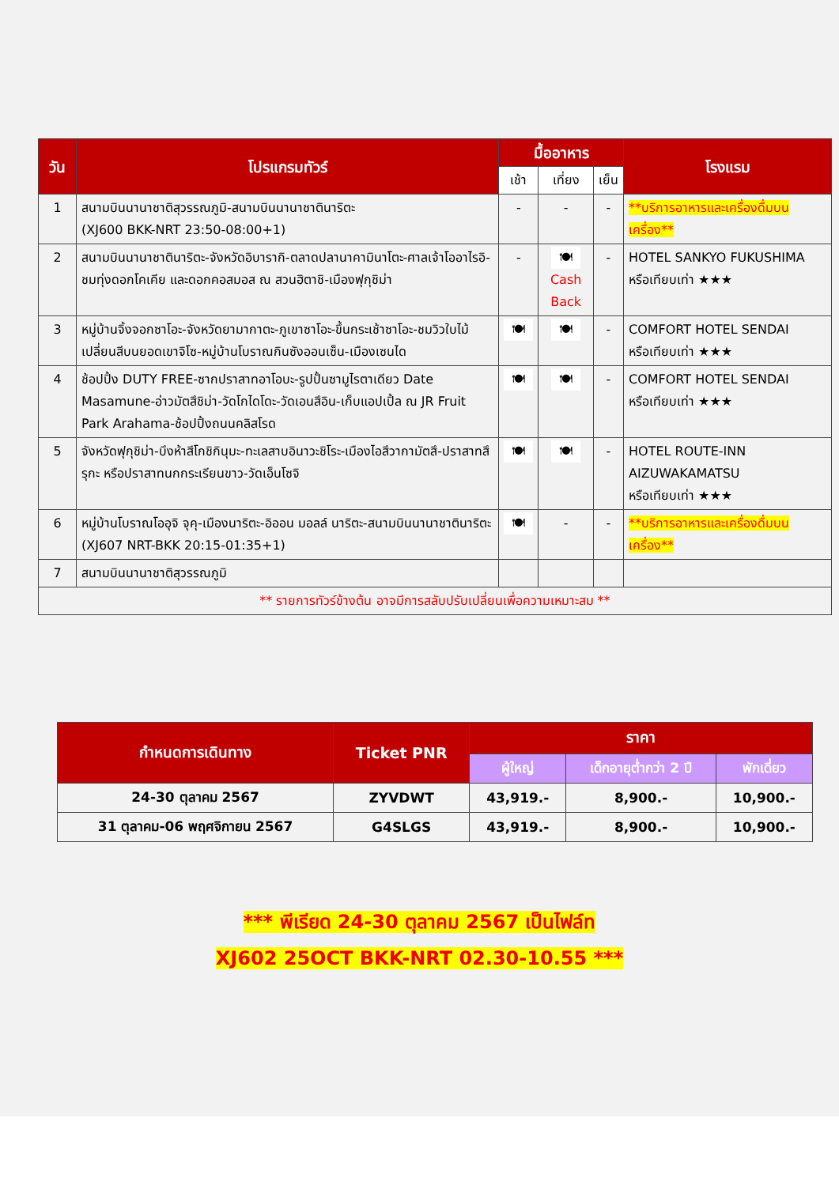| วัน | โปรแกรมทัวร์ | มื้ออาหาร | | | โรงแรม |
| --- | --- | --- | --- | --- | --- |
| | | เช้า | เที่ยง | เย็น | |
| 1 | สนามบินนานาชาติสุวรรณภูมิ-สนามบินนานาชาตินาริตะ (XJ600 BKK-NRT 23:50-08:00+1) | - | - | - | **บริการอาหารและเครื่องดื่มบนเครื่อง** |
| 2 | สนามบินนานาชาตินาริตะ-จังหวัดอิบารากิ-ตลาดปลานาคามินาโตะ-ศาลเจ้าโออาไรอิ-ชมทุ่งดอกโคเคีย และดอกคอสมอส ณ สวนฮิตาชิ-เมืองฟุกุชิม่า | - | 🍽 Cash Back | - | HOTEL SANKYO FUKUSHIMA หรือเทียบเท่า ★★★ |
| 3 | หมู่บ้านจิ้งจอกซาโอะ-จังหวัดยามากาตะ-ภูเขาซาโอะ-ขึ้นกระเช้าซาโอะ-ชมวิวใบไม้เปลี่ยนสีบนยอดเขาจิโซ-หมู่บ้านโบราณกินซังออนเซ็น-เมืองเซนได | 🍽 | 🍽 | - | COMFORT HOTEL SENDAI หรือเทียบเท่า ★★★ |
| 4 | ช้อปปิ้ง DUTY FREE-ซากปราสาทอาโอบะ-รูปปั้นซามูไรตาเดียว Date Masamune-อ่าวมัตสึชิม่า-วัดโกไดโดะ-วัดเอนสึอิน-เก็บแอปเปิ้ล ณ JR Fruit Park Arahama-ช้อปปิ้งถนนคลิสโรด | 🍽 | 🍽 | - | COMFORT HOTEL SENDAI หรือเทียบเท่า ★★★ |
| 5 | จังหวัดฟุกุชิม่า-บึงห้าสีโกชิกินุมะ-ทะเลสาบอินาวะชิโระ-เมืองไอสึวากามัตสึ-ปราสาทสึรุกะ หรือปราสาทนกกระเรียนขาว-วัดเอ็นโซจิ | 🍽 | 🍽 | - | HOTEL ROUTE-INN AIZUWAKAMATSU หรือเทียบเท่า ★★★ |
| 6 | หมู่บ้านโบราณโออุจิ จุคุ-เมืองนาริตะ-อิออน มอลล์ นาริตะ-สนามบินนานาชาตินาริตะ (XJ607 NRT-BKK 20:15-01:35+1) | 🍽 | - | - | **บริการอาหารและเครื่องดื่มบนเครื่อง** |
| 7 | สนามบินนานาชาติสุวรรณภูมิ | | | | |
| ** รายการทัวร์ข้างต้น อาจมีการสลับปรับเปลี่ยนเพื่อความเหมาะสม ** | | | | | |
| กำหนดการเดินทาง | Ticket PNR | ราคา | | |
| --- | --- | --- | --- | --- |
| | | ผู้ใหญ่ | เด็กอายุต่ำกว่า 2 ปี | พักเดี่ยว |
| 24-30 ตุลาคม 2567 | ZYVDWT | 43,919.- | 8,900.- | 10,900.- |
| 31 ตุลาคม-06 พฤศจิกายน 2567 | G4SLGS | 43,919.- | 8,900.- | 10,900.- |
*** พีเรียด 24-30 ตุลาคม 2567 เป็นไฟล์ท
XJ602 25OCT BKK-NRT 02.30-10.55 ***